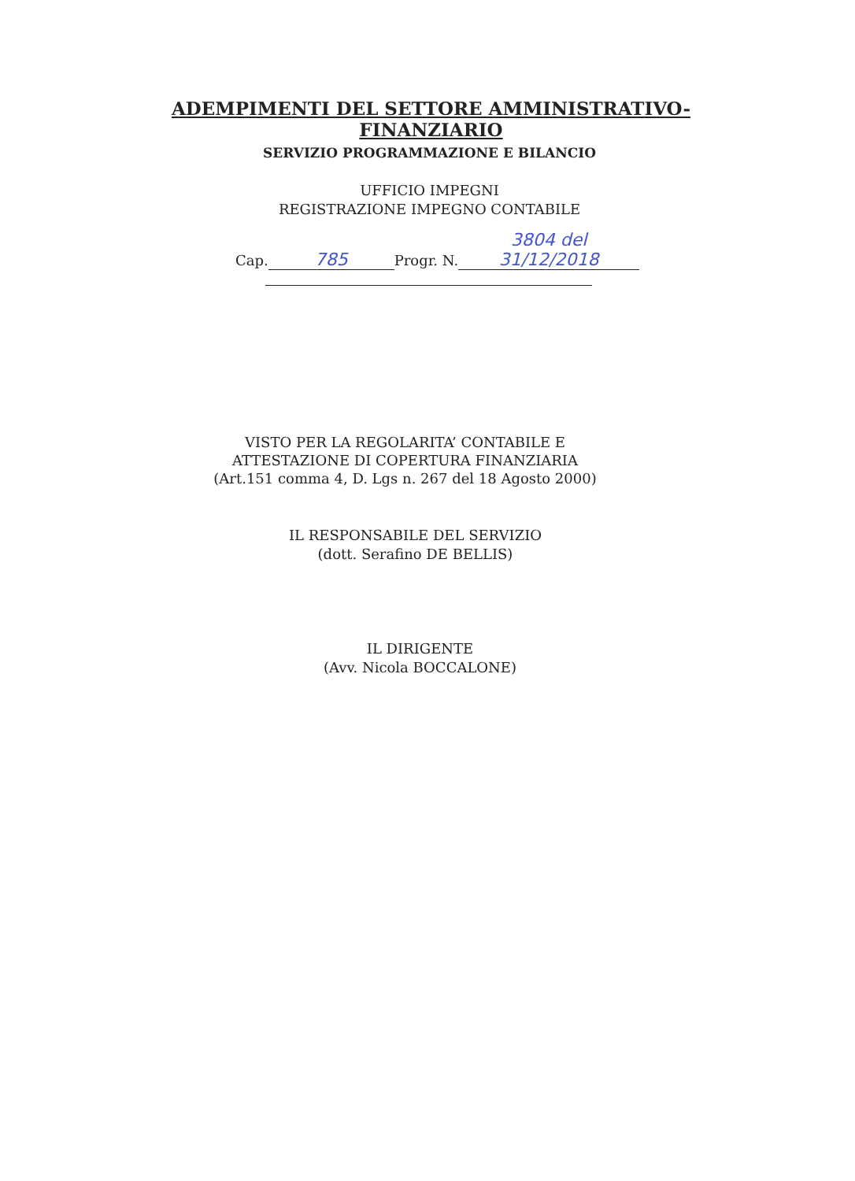ADEMPIMENTI DEL SETTORE AMMINISTRATIVO-FINANZIARIO
SERVIZIO PROGRAMMAZIONE E BILANCIO
UFFICIO IMPEGNI
REGISTRAZIONE IMPEGNO CONTABILE
Cap. 785 Progr. N. 3804 del 31/12/2018
VISTO PER LA REGOLARITA’ CONTABILE E
ATTESTAZIONE DI COPERTURA FINANZIARIA
(Art.151 comma 4, D. Lgs n. 267 del 18 Agosto 2000)
IL RESPONSABILE DEL SERVIZIO
(dott. Serafino DE BELLIS)
IL DIRIGENTE
(Avv. Nicola BOCCALONE)